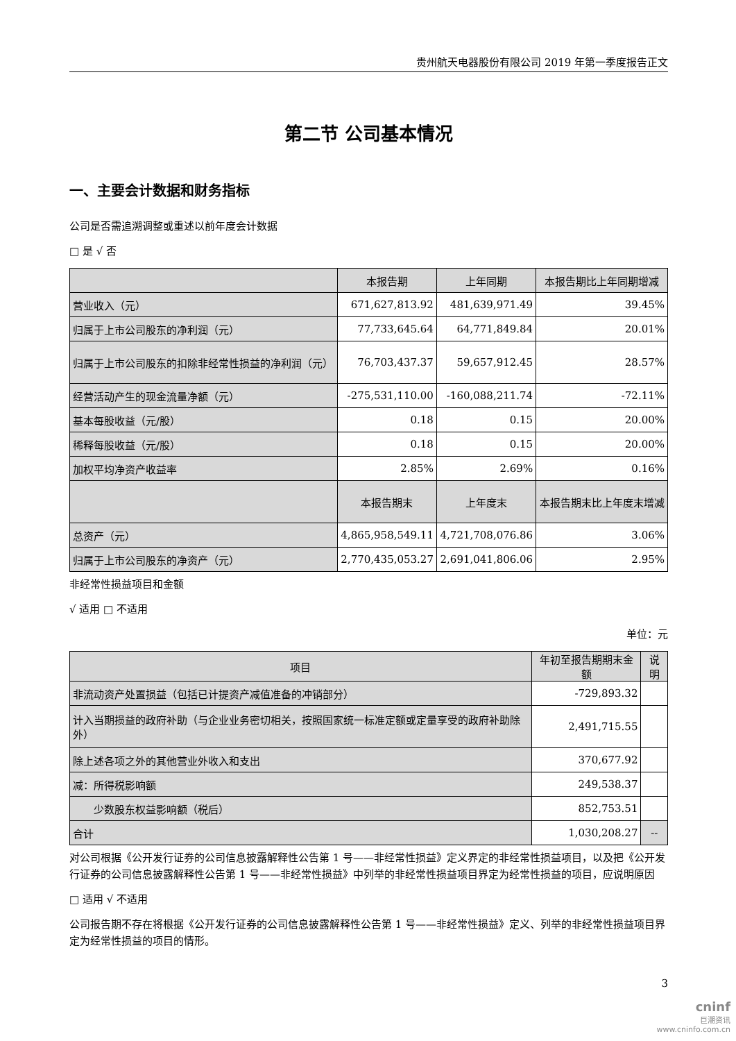贵州航天电器股份有限公司 2019 年第一季度报告正文
第二节 公司基本情况
一、主要会计数据和财务指标
公司是否需追溯调整或重述以前年度会计数据
□ 是 √ 否
| | 本报告期 | 上年同期 | 本报告期比上年同期增减 |
| --- | --- | --- | --- |
| 营业收入（元） | 671,627,813.92 | 481,639,971.49 | 39.45% |
| 归属于上市公司股东的净利润（元） | 77,733,645.64 | 64,771,849.84 | 20.01% |
| 归属于上市公司股东的扣除非经常性损益的净利润（元） | 76,703,437.37 | 59,657,912.45 | 28.57% |
| 经营活动产生的现金流量净额（元） | -275,531,110.00 | -160,088,211.74 | -72.11% |
| 基本每股收益（元/股） | 0.18 | 0.15 | 20.00% |
| 稀释每股收益（元/股） | 0.18 | 0.15 | 20.00% |
| 加权平均净资产收益率 | 2.85% | 2.69% | 0.16% |
| | 本报告期末 | 上年度末 | 本报告期末比上年度末增减 |
| 总资产（元） | 4,865,958,549.11 | 4,721,708,076.86 | 3.06% |
| 归属于上市公司股东的净资产（元） | 2,770,435,053.27 | 2,691,041,806.06 | 2.95% |
非经常性损益项目和金额
√ 适用 □ 不适用
单位：元
| 项目 | 年初至报告期期末金额 | 说明 |
| --- | --- | --- |
| 非流动资产处置损益（包括已计提资产减值准备的冲销部分） | -729,893.32 | |
| 计入当期损益的政府补助（与企业业务密切相关，按照国家统一标准定额或定量享受的政府补助除外） | 2,491,715.55 | |
| 除上述各项之外的其他营业外收入和支出 | 370,677.92 | |
| 减：所得税影响额 | 249,538.37 | |
| 少数股东权益影响额（税后） | 852,753.51 | |
| 合计 | 1,030,208.27 | -- |
对公司根据《公开发行证券的公司信息披露解释性公告第 1 号——非经常性损益》定义界定的非经常性损益项目，以及把《公开发行证券的公司信息披露解释性公告第 1 号——非经常性损益》中列举的非经常性损益项目界定为经常性损益的项目，应说明原因
□ 适用 √ 不适用
公司报告期不存在将根据《公开发行证券的公司信息披露解释性公告第 1 号——非经常性损益》定义、列举的非经常性损益项目界定为经常性损益的项目的情形。
3
cninf
巨潮资讯
www.cninfo.com.cn